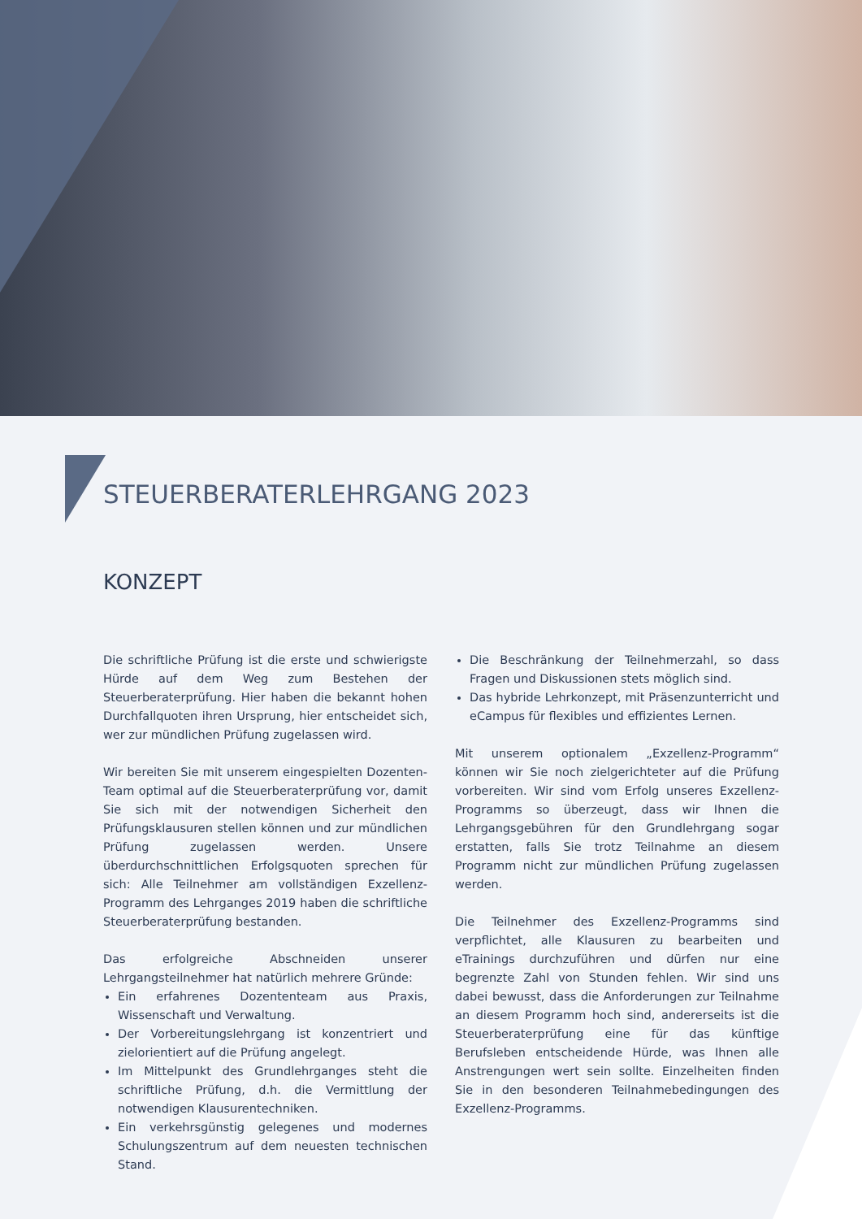STEUERBERATERLEHRGANG 2023
KONZEPT
Die schriftliche Prüfung ist die erste und schwierigste Hürde auf dem Weg zum Bestehen der Steuerberaterprüfung. Hier haben die bekannt hohen Durchfallquoten ihren Ursprung, hier entscheidet sich, wer zur mündlichen Prüfung zugelassen wird.
Wir bereiten Sie mit unserem eingespielten Dozenten-Team optimal auf die Steuerberaterprüfung vor, damit Sie sich mit der notwendigen Sicherheit den Prüfungsklausuren stellen können und zur mündlichen Prüfung zugelassen werden. Unsere überdurchschnittlichen Erfolgsquoten sprechen für sich: Alle Teilnehmer am vollständigen Exzellenz-Programm des Lehrganges 2019 haben die schriftliche Steuerberaterprüfung bestanden.
Das erfolgreiche Abschneiden unserer Lehrgangsteilnehmer hat natürlich mehrere Gründe:
Ein erfahrenes Dozententeam aus Praxis, Wissenschaft und Verwaltung.
Der Vorbereitungslehrgang ist konzentriert und zielorientiert auf die Prüfung angelegt.
Im Mittelpunkt des Grundlehrganges steht die schriftliche Prüfung, d.h. die Vermittlung der notwendigen Klausurentechniken.
Ein verkehrsgünstig gelegenes und modernes Schulungszentrum auf dem neuesten technischen Stand.
Die Beschränkung der Teilnehmerzahl, so dass Fragen und Diskussionen stets möglich sind.
Das hybride Lehrkonzept, mit Präsenzunterricht und eCampus für flexibles und effizientes Lernen.
Mit unserem optionalem „Exzellenz-Programm“ können wir Sie noch zielgerichteter auf die Prüfung vorbereiten. Wir sind vom Erfolg unseres Exzellenz-Programms so überzeugt, dass wir Ihnen die Lehrgangsgebühren für den Grundlehrgang sogar erstatten, falls Sie trotz Teilnahme an diesem Programm nicht zur mündlichen Prüfung zugelassen werden.
Die Teilnehmer des Exzellenz-Programms sind verpflichtet, alle Klausuren zu bearbeiten und eTrainings durchzuführen und dürfen nur eine begrenzte Zahl von Stunden fehlen. Wir sind uns dabei bewusst, dass die Anforderungen zur Teilnahme an diesem Programm hoch sind, andererseits ist die Steuerberaterprüfung eine für das künftige Berufsleben entscheidende Hürde, was Ihnen alle Anstrengungen wert sein sollte. Einzelheiten finden Sie in den besonderen Teilnahmebedingungen des Exzellenz-Programms.